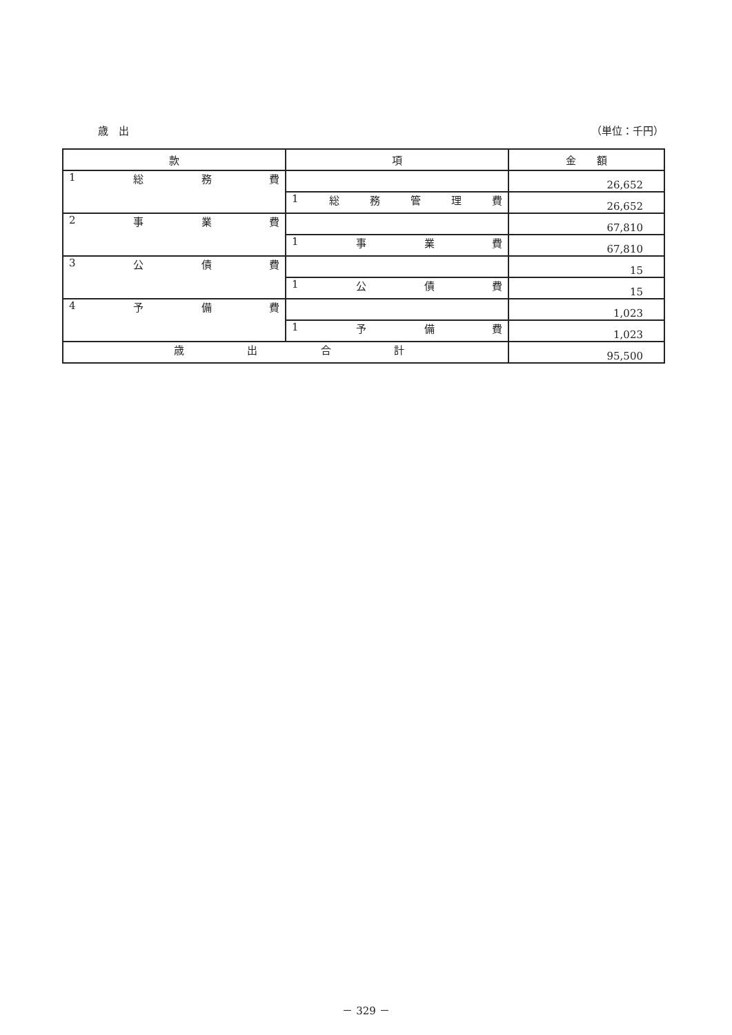歳　出 （単位：千円）
| 款 | 項 | 金 額 |
| --- | --- | --- |
| 1 総 務 費 | | 26,652 |
| | 1 総 務 管 理 費 | 26,652 |
| 2 事 業 費 | | 67,810 |
| | 1 事 業 費 | 67,810 |
| 3 公 債 費 | | 15 |
| | 1 公 債 費 | 15 |
| 4 予 備 費 | | 1,023 |
| | 1 予 備 費 | 1,023 |
| 歳 出 合 計 | | 95,500 |
－ 329 －